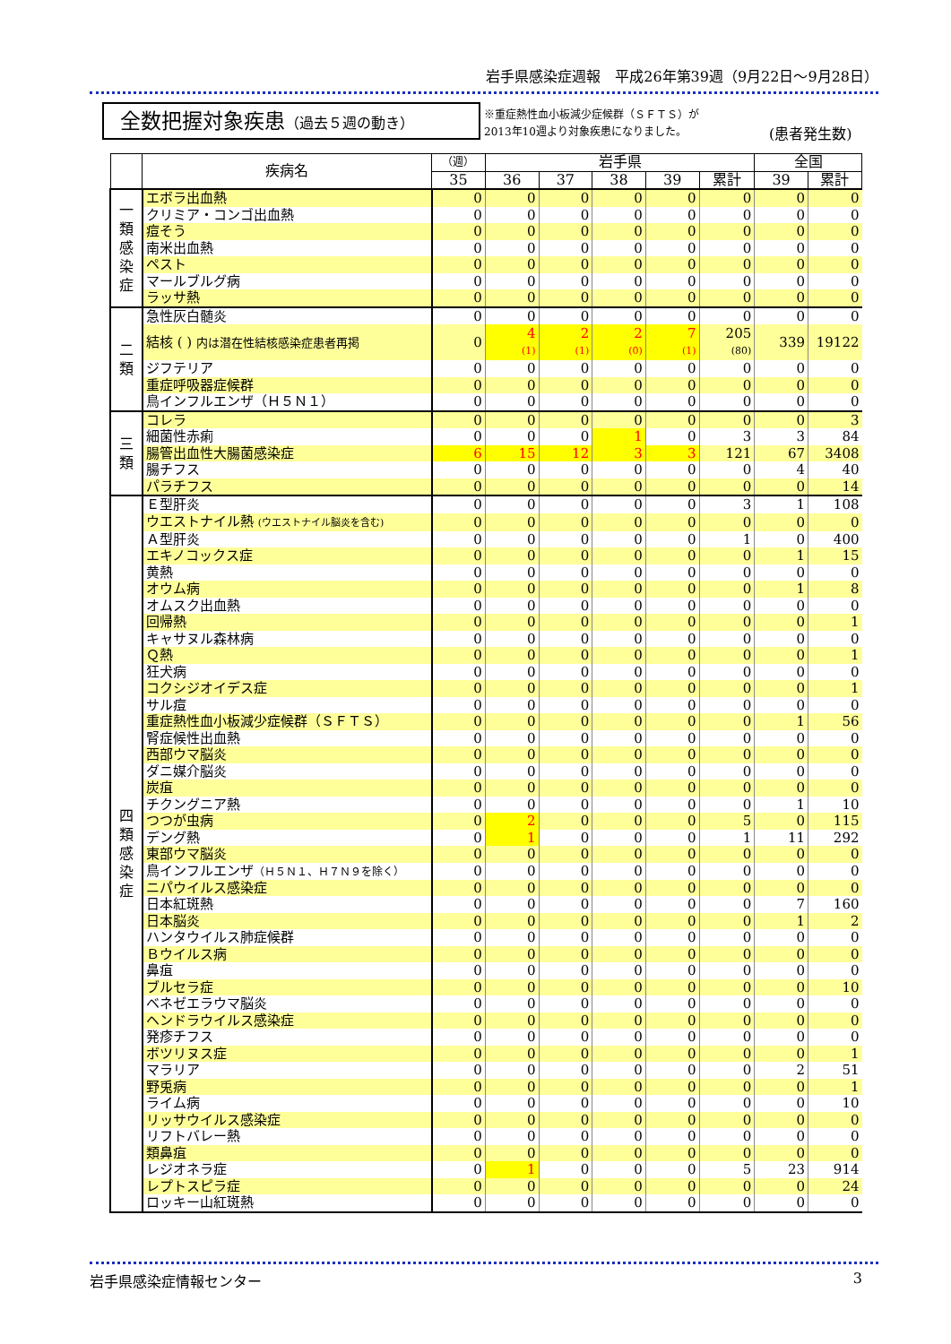岩手県感染症週報　平成26年第39週（9月22日～9月28日）
全数把握対象疾患（過去５週の動き）
※重症熱性血小板減少症候群（ＳＦＴＳ）が
2013年10週より対象疾患になりました。
(患者発生数)
| | 疾病名 | （週） | 岩手県 | | | | | 全国 | |
| --- | --- | --- | --- | --- | --- | --- | --- | --- | --- |
| | | 35 | 36 | 37 | 38 | 39 | 累計 | 39 | 累計 |
| 一 類 感 染 症 | エボラ出血熱 | 0 | 0 | 0 | 0 | 0 | 0 | 0 | 0 |
| | クリミア・コンゴ出血熱 | 0 | 0 | 0 | 0 | 0 | 0 | 0 | 0 |
| | 痘そう | 0 | 0 | 0 | 0 | 0 | 0 | 0 | 0 |
| | 南米出血熱 | 0 | 0 | 0 | 0 | 0 | 0 | 0 | 0 |
| | ペスト | 0 | 0 | 0 | 0 | 0 | 0 | 0 | 0 |
| | マールブルグ病 | 0 | 0 | 0 | 0 | 0 | 0 | 0 | 0 |
| | ラッサ熱 | 0 | 0 | 0 | 0 | 0 | 0 | 0 | 0 |
| 二 類 | 急性灰白髄炎 | 0 | 0 | 0 | 0 | 0 | 0 | 0 | 0 |
| | 結核 ( ) 内は潜在性結核感染症患者再掲 | 0 | 4 (1) | 2 (1) | 2 (0) | 7 (1) | 205 (80) | 339 | 19122 |
| | ジフテリア | 0 | 0 | 0 | 0 | 0 | 0 | 0 | 0 |
| | 重症呼吸器症候群 | 0 | 0 | 0 | 0 | 0 | 0 | 0 | 0 |
| | 鳥インフルエンザ（Ｈ５Ｎ１） | 0 | 0 | 0 | 0 | 0 | 0 | 0 | 0 |
| 三 類 | コレラ | 0 | 0 | 0 | 0 | 0 | 0 | 0 | 3 |
| | 細菌性赤痢 | 0 | 0 | 0 | 1 | 0 | 3 | 3 | 84 |
| | 腸管出血性大腸菌感染症 | 6 | 15 | 12 | 3 | 3 | 121 | 67 | 3408 |
| | 腸チフス | 0 | 0 | 0 | 0 | 0 | 0 | 4 | 40 |
| | パラチフス | 0 | 0 | 0 | 0 | 0 | 0 | 0 | 14 |
| 四 類 感 染 症 | Ｅ型肝炎 | 0 | 0 | 0 | 0 | 0 | 3 | 1 | 108 |
| | ウエストナイル熱 (ウエストナイル脳炎を含む) | 0 | 0 | 0 | 0 | 0 | 0 | 0 | 0 |
| | Ａ型肝炎 | 0 | 0 | 0 | 0 | 0 | 1 | 0 | 400 |
| | エキノコックス症 | 0 | 0 | 0 | 0 | 0 | 0 | 1 | 15 |
| | 黄熱 | 0 | 0 | 0 | 0 | 0 | 0 | 0 | 0 |
| | オウム病 | 0 | 0 | 0 | 0 | 0 | 0 | 1 | 8 |
| | オムスク出血熱 | 0 | 0 | 0 | 0 | 0 | 0 | 0 | 0 |
| | 回帰熱 | 0 | 0 | 0 | 0 | 0 | 0 | 0 | 1 |
| | キャサヌル森林病 | 0 | 0 | 0 | 0 | 0 | 0 | 0 | 0 |
| | Ｑ熱 | 0 | 0 | 0 | 0 | 0 | 0 | 0 | 1 |
| | 狂犬病 | 0 | 0 | 0 | 0 | 0 | 0 | 0 | 0 |
| | コクシジオイデス症 | 0 | 0 | 0 | 0 | 0 | 0 | 0 | 1 |
| | サル痘 | 0 | 0 | 0 | 0 | 0 | 0 | 0 | 0 |
| | 重症熱性血小板減少症候群（ＳＦＴＳ） | 0 | 0 | 0 | 0 | 0 | 0 | 1 | 56 |
| | 腎症候性出血熱 | 0 | 0 | 0 | 0 | 0 | 0 | 0 | 0 |
| | 西部ウマ脳炎 | 0 | 0 | 0 | 0 | 0 | 0 | 0 | 0 |
| | ダニ媒介脳炎 | 0 | 0 | 0 | 0 | 0 | 0 | 0 | 0 |
| | 炭疽 | 0 | 0 | 0 | 0 | 0 | 0 | 0 | 0 |
| | チクングニア熱 | 0 | 0 | 0 | 0 | 0 | 0 | 1 | 10 |
| | つつが虫病 | 0 | 2 | 0 | 0 | 0 | 5 | 0 | 115 |
| | デング熱 | 0 | 1 | 0 | 0 | 0 | 1 | 11 | 292 |
| | 東部ウマ脳炎 | 0 | 0 | 0 | 0 | 0 | 0 | 0 | 0 |
| | 鳥インフルエンザ （Ｈ５Ｎ１、Ｈ７Ｎ９を除く） | 0 | 0 | 0 | 0 | 0 | 0 | 0 | 0 |
| | ニパウイルス感染症 | 0 | 0 | 0 | 0 | 0 | 0 | 0 | 0 |
| | 日本紅斑熱 | 0 | 0 | 0 | 0 | 0 | 0 | 7 | 160 |
| | 日本脳炎 | 0 | 0 | 0 | 0 | 0 | 0 | 1 | 2 |
| | ハンタウイルス肺症候群 | 0 | 0 | 0 | 0 | 0 | 0 | 0 | 0 |
| | Ｂウイルス病 | 0 | 0 | 0 | 0 | 0 | 0 | 0 | 0 |
| | 鼻疽 | 0 | 0 | 0 | 0 | 0 | 0 | 0 | 0 |
| | ブルセラ症 | 0 | 0 | 0 | 0 | 0 | 0 | 0 | 10 |
| | ベネゼエラウマ脳炎 | 0 | 0 | 0 | 0 | 0 | 0 | 0 | 0 |
| | ヘンドラウイルス感染症 | 0 | 0 | 0 | 0 | 0 | 0 | 0 | 0 |
| | 発疹チフス | 0 | 0 | 0 | 0 | 0 | 0 | 0 | 0 |
| | ボツリヌス症 | 0 | 0 | 0 | 0 | 0 | 0 | 0 | 1 |
| | マラリア | 0 | 0 | 0 | 0 | 0 | 0 | 2 | 51 |
| | 野兎病 | 0 | 0 | 0 | 0 | 0 | 0 | 0 | 1 |
| | ライム病 | 0 | 0 | 0 | 0 | 0 | 0 | 0 | 10 |
| | リッサウイルス感染症 | 0 | 0 | 0 | 0 | 0 | 0 | 0 | 0 |
| | リフトバレー熱 | 0 | 0 | 0 | 0 | 0 | 0 | 0 | 0 |
| | 類鼻疽 | 0 | 0 | 0 | 0 | 0 | 0 | 0 | 0 |
| | レジオネラ症 | 0 | 1 | 0 | 0 | 0 | 5 | 23 | 914 |
| | レプトスピラ症 | 0 | 0 | 0 | 0 | 0 | 0 | 0 | 24 |
| | ロッキー山紅斑熱 | 0 | 0 | 0 | 0 | 0 | 0 | 0 | 0 |
岩手県感染症情報センター 3